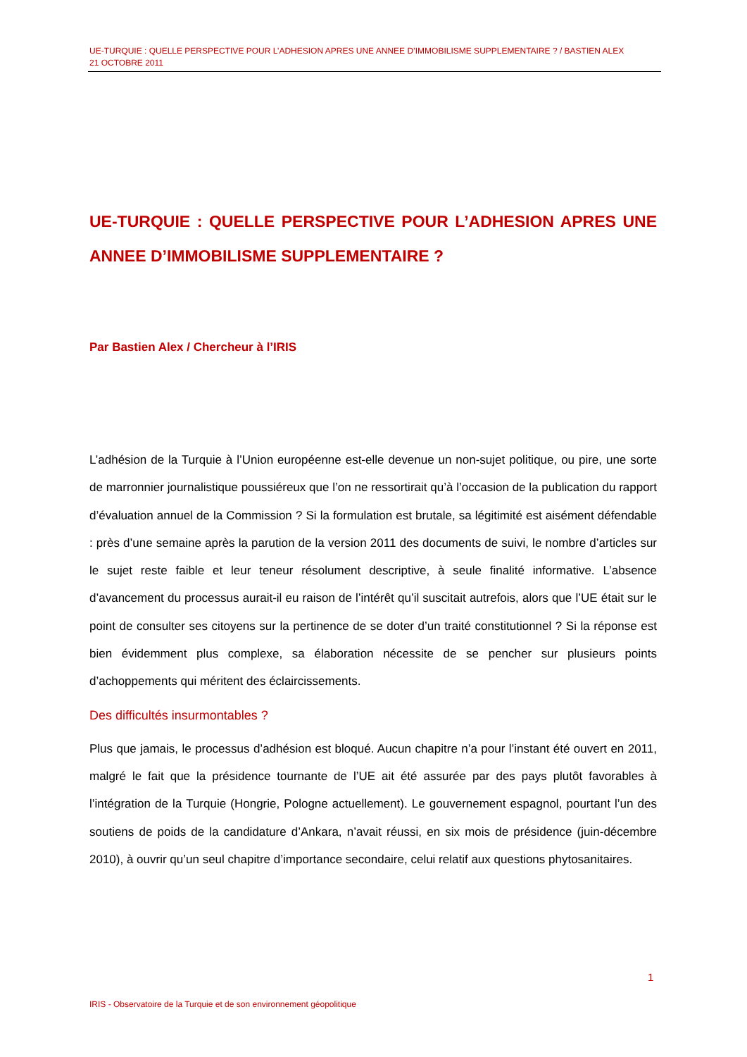UE-TURQUIE : QUELLE PERSPECTIVE POUR L’ADHESION APRES UNE ANNEE D’IMMOBILISME SUPPLEMENTAIRE ? / BASTIEN ALEX
21 OCTOBRE 2011
UE-TURQUIE : QUELLE PERSPECTIVE POUR L’ADHESION APRES UNE ANNEE D’IMMOBILISME SUPPLEMENTAIRE ?
Par Bastien Alex / Chercheur à l’IRIS
L’adhésion de la Turquie à l’Union européenne est-elle devenue un non-sujet politique, ou pire, une sorte de marronnier journalistique poussiéreux que l’on ne ressortirait qu’à l’occasion de la publication du rapport d’évaluation annuel de la Commission ? Si la formulation est brutale, sa légitimité est aisément défendable : près d’une semaine après la parution de la version 2011 des documents de suivi, le nombre d’articles sur le sujet reste faible et leur teneur résolument descriptive, à seule finalité informative. L’absence d’avancement du processus aurait-il eu raison de l’intérêt qu’il suscitait autrefois, alors que l’UE était sur le point de consulter ses citoyens sur la pertinence de se doter d’un traité constitutionnel ? Si la réponse est bien évidemment plus complexe, sa élaboration nécessite de se pencher sur plusieurs points d’achoppements qui méritent des éclaircissements.
Des difficultés insurmontables ?
Plus que jamais, le processus d’adhésion est bloqué. Aucun chapitre n’a pour l’instant été ouvert en 2011, malgré le fait que la présidence tournante de l’UE ait été assurée par des pays plutôt favorables à l’intégration de la Turquie (Hongrie, Pologne actuellement). Le gouvernement espagnol, pourtant l’un des soutiens de poids de la candidature d’Ankara, n’avait réussi, en six mois de présidence (juin-décembre 2010), à ouvrir qu’un seul chapitre d’importance secondaire, celui relatif aux questions phytosanitaires.
1
IRIS - Observatoire de la Turquie et de son environnement géopolitique